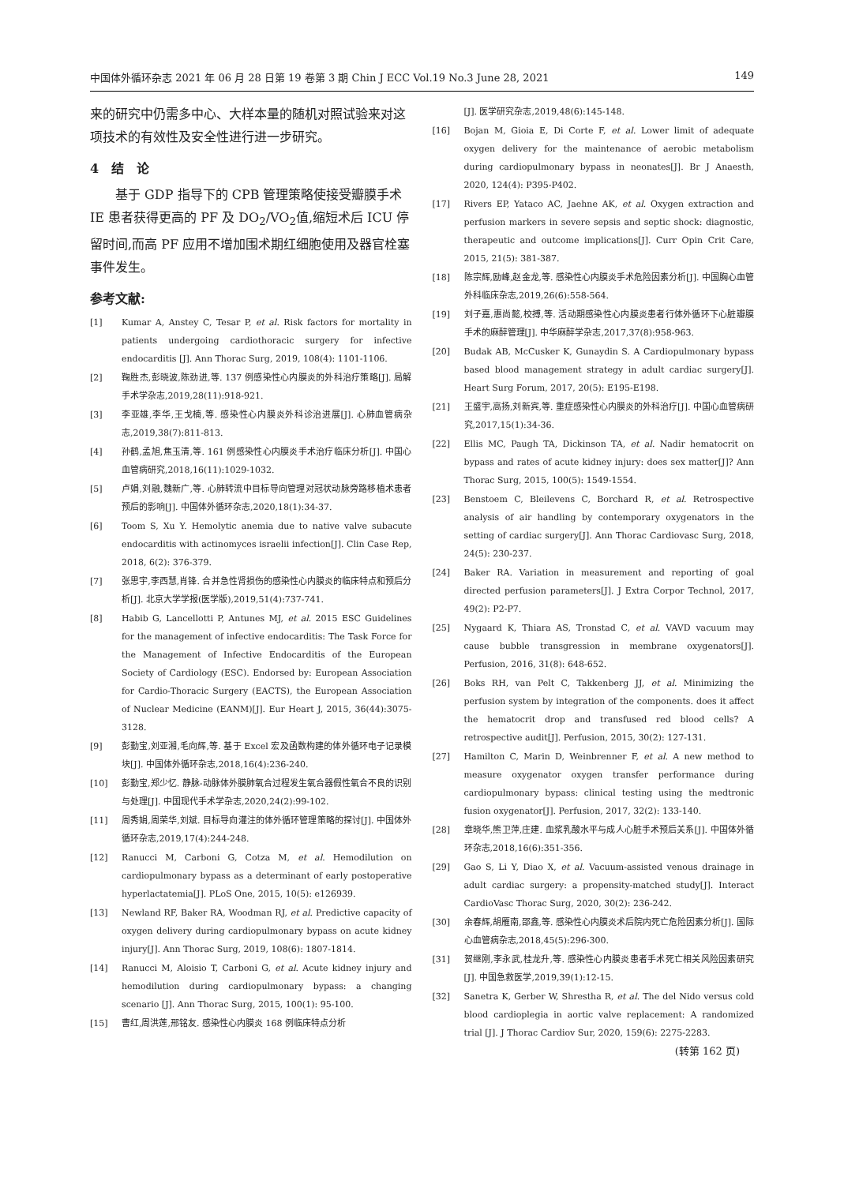中国体外循环杂志 2021 年 06 月 28 日第 19 卷第 3 期 Chin J ECC Vol.19 No.3 June 28, 2021 149
来的研究中仍需多中心、大样本量的随机对照试验来对这项技术的有效性及安全性进行进一步研究。
4　结　论
　　基于 GDP 指导下的 CPB 管理策略使接受瓣膜手术 IE 患者获得更高的 PF 及 DO<sub>2</sub>/VO<sub>2</sub>值,缩短术后 ICU 停留时间,而高 PF 应用不增加围术期红细胞使用及器官栓塞事件发生。
参考文献:
[1] Kumar A, Anstey C, Tesar P, et al. Risk factors for mortality in patients undergoing cardiothoracic surgery for infective endocarditis [J]. Ann Thorac Surg, 2019, 108(4): 1101-1106.
[2] 鞠胜杰,彭晓波,陈劲进,等. 137 例感染性心内膜炎的外科治疗策略[J]. 局解手术学杂志,2019,28(11):918-921.
[3] 李亚雄,李华,王戈楠,等. 感染性心内膜炎外科诊治进展[J]. 心肺血管病杂志,2019,38(7):811-813.
[4] 孙鹤,孟旭,焦玉清,等. 161 例感染性心内膜炎手术治疗临床分析[J]. 中国心血管病研究,2018,16(11):1029-1032.
[5] 卢娟,刘融,魏新广,等. 心肺转流中目标导向管理对冠状动脉旁路移植术患者预后的影响[J]. 中国体外循环杂志,2020,18(1):34-37.
[6] Toom S, Xu Y. Hemolytic anemia due to native valve subacute endocarditis with actinomyces israelii infection[J]. Clin Case Rep, 2018, 6(2): 376-379.
[7] 张思宇,李西慧,肖锋. 合并急性肾损伤的感染性心内膜炎的临床特点和预后分析[J]. 北京大学学报(医学版),2019,51(4):737-741.
[8] Habib G, Lancellotti P, Antunes MJ, et al. 2015 ESC Guidelines for the management of infective endocarditis: The Task Force for the Management of Infective Endocarditis of the European Society of Cardiology (ESC). Endorsed by: European Association for Cardio-Thoracic Surgery (EACTS), the European Association of Nuclear Medicine (EANM)[J]. Eur Heart J, 2015, 36(44):3075-3128.
[9] 彭勤宝,刘亚湘,毛向辉,等. 基于 Excel 宏及函数构建的体外循环电子记录模块[J]. 中国体外循环杂志,2018,16(4):236-240.
[10] 彭勤宝,郑少忆. 静脉-动脉体外膜肺氧合过程发生氧合器假性氧合不良的识别与处理[J]. 中国现代手术学杂志,2020,24(2):99-102.
[11] 周秀娟,周荣华,刘斌. 目标导向灌注的体外循环管理策略的探讨[J]. 中国体外循环杂志,2019,17(4):244-248.
[12] Ranucci M, Carboni G, Cotza M, et al. Hemodilution on cardiopulmonary bypass as a determinant of early postoperative hyperlactatemia[J]. PLoS One, 2015, 10(5): e126939.
[13] Newland RF, Baker RA, Woodman RJ, et al. Predictive capacity of oxygen delivery during cardiopulmonary bypass on acute kidney injury[J]. Ann Thorac Surg, 2019, 108(6): 1807-1814.
[14] Ranucci M, Aloisio T, Carboni G, et al. Acute kidney injury and hemodilution during cardiopulmonary bypass: a changing scenario [J]. Ann Thorac Surg, 2015, 100(1): 95-100.
[15] 曹红,周洪莲,邢铭友. 感染性心内膜炎 168 例临床特点分析
[J]. 医学研究杂志,2019,48(6):145-148.
[16] Bojan M, Gioia E, Di Corte F, et al. Lower limit of adequate oxygen delivery for the maintenance of aerobic metabolism during cardiopulmonary bypass in neonates[J]. Br J Anaesth, 2020, 124(4): P395-P402.
[17] Rivers EP, Yataco AC, Jaehne AK, et al. Oxygen extraction and perfusion markers in severe sepsis and septic shock: diagnostic, therapeutic and outcome implications[J]. Curr Opin Crit Care, 2015, 21(5): 381-387.
[18] 陈宗辉,励峰,赵金龙,等. 感染性心内膜炎手术危险因素分析[J]. 中国胸心血管外科临床杂志,2019,26(6):558-564.
[19] 刘子嘉,惠尚懿,校搏,等. 活动期感染性心内膜炎患者行体外循环下心脏瓣膜手术的麻醉管理[J]. 中华麻醉学杂志,2017,37(8):958-963.
[20] Budak AB, McCusker K, Gunaydin S. A Cardiopulmonary bypass based blood management strategy in adult cardiac surgery[J]. Heart Surg Forum, 2017, 20(5): E195-E198.
[21] 王盛宇,高扬,刘新宾,等. 重症感染性心内膜炎的外科治疗[J]. 中国心血管病研究,2017,15(1):34-36.
[22] Ellis MC, Paugh TA, Dickinson TA, et al. Nadir hematocrit on bypass and rates of acute kidney injury: does sex matter[J]? Ann Thorac Surg, 2015, 100(5): 1549-1554.
[23] Benstoem C, Bleilevens C, Borchard R, et al. Retrospective analysis of air handling by contemporary oxygenators in the setting of cardiac surgery[J]. Ann Thorac Cardiovasc Surg, 2018, 24(5): 230-237.
[24] Baker RA. Variation in measurement and reporting of goal directed perfusion parameters[J]. J Extra Corpor Technol, 2017, 49(2): P2-P7.
[25] Nygaard K, Thiara AS, Tronstad C, et al. VAVD vacuum may cause bubble transgression in membrane oxygenators[J]. Perfusion, 2016, 31(8): 648-652.
[26] Boks RH, van Pelt C, Takkenberg JJ, et al. Minimizing the perfusion system by integration of the components. does it affect the hematocrit drop and transfused red blood cells? A retrospective audit[J]. Perfusion, 2015, 30(2): 127-131.
[27] Hamilton C, Marin D, Weinbrenner F, et al. A new method to measure oxygenator oxygen transfer performance during cardiopulmonary bypass: clinical testing using the medtronic fusion oxygenator[J]. Perfusion, 2017, 32(2): 133-140.
[28] 章晓华,熊卫萍,庄建. 血浆乳酸水平与成人心脏手术预后关系[J]. 中国体外循环杂志,2018,16(6):351-356.
[29] Gao S, Li Y, Diao X, et al. Vacuum-assisted venous drainage in adult cardiac surgery: a propensity-matched study[J]. Interact CardioVasc Thorac Surg, 2020, 30(2): 236-242.
[30] 余春辉,胡雁南,邵鑫,等. 感染性心内膜炎术后院内死亡危险因素分析[J]. 国际心血管病杂志,2018,45(5):296-300.
[31] 贺继刚,李永武,桂龙升,等. 感染性心内膜炎患者手术死亡相关风险因素研究[J]. 中国急救医学,2019,39(1):12-15.
[32] Sanetra K, Gerber W, Shrestha R, et al. The del Nido versus cold blood cardioplegia in aortic valve replacement: A randomized trial [J]. J Thorac Cardiov Sur, 2020, 159(6): 2275-2283.
(转第 162 页)